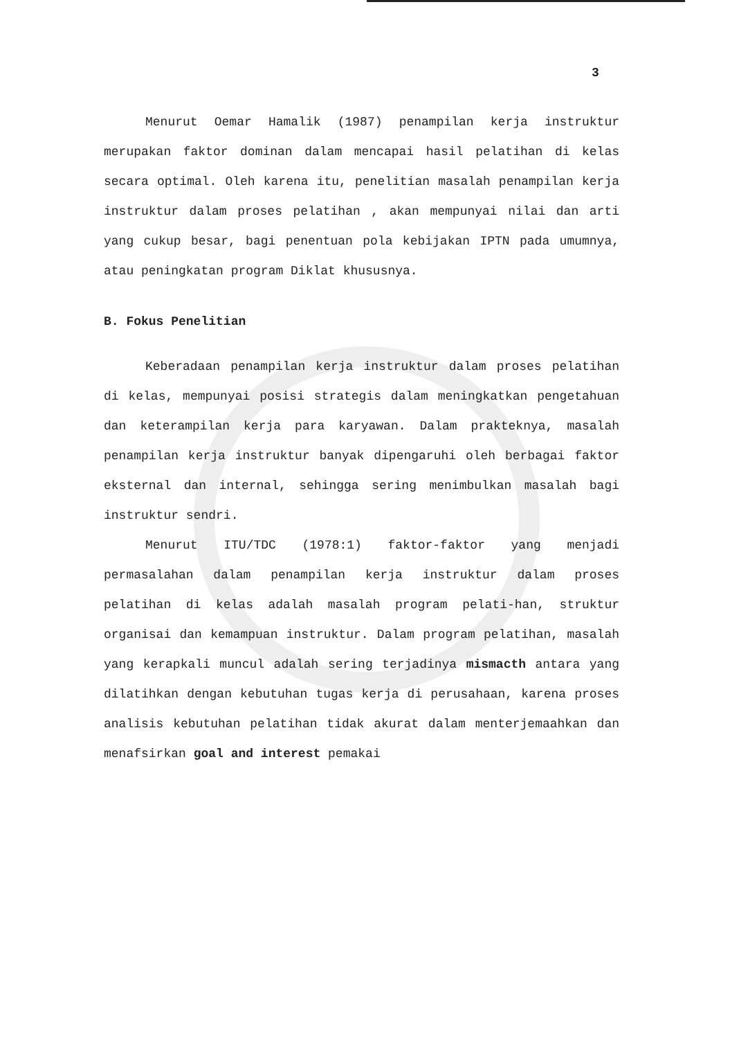3
Menurut Oemar Hamalik (1987) penampilan kerja instruktur merupakan faktor dominan dalam mencapai hasil pelatihan di kelas secara optimal. Oleh karena itu, penelitian masalah penampilan kerja instruktur dalam proses pelatihan , akan mempunyai nilai dan arti yang cukup besar, bagi penentuan pola kebijakan IPTN pada umumnya, atau peningkatan program Diklat khususnya.
B. Fokus Penelitian
Keberadaan penampilan kerja instruktur dalam proses pelatihan di kelas, mempunyai posisi strategis dalam meningkatkan pengetahuan dan keterampilan kerja para karyawan. Dalam prakteknya, masalah penampilan kerja instruktur banyak dipengaruhi oleh berbagai faktor eksternal dan internal, sehingga sering menimbulkan masalah bagi instruktur sendri.
Menurut ITU/TDC (1978:1) faktor-faktor yang menjadi permasalahan dalam penampilan kerja instruktur dalam proses pelatihan di kelas adalah masalah program pelati-han, struktur organisai dan kemampuan instruktur. Dalam program pelatihan, masalah yang kerapkali muncul adalah sering terjadinya mismacth antara yang dilatihkan dengan kebutuhan tugas kerja di perusahaan, karena proses analisis kebutuhan pelatihan tidak akurat dalam menterjemaahkan dan menafsirkan goal and interest pemakai